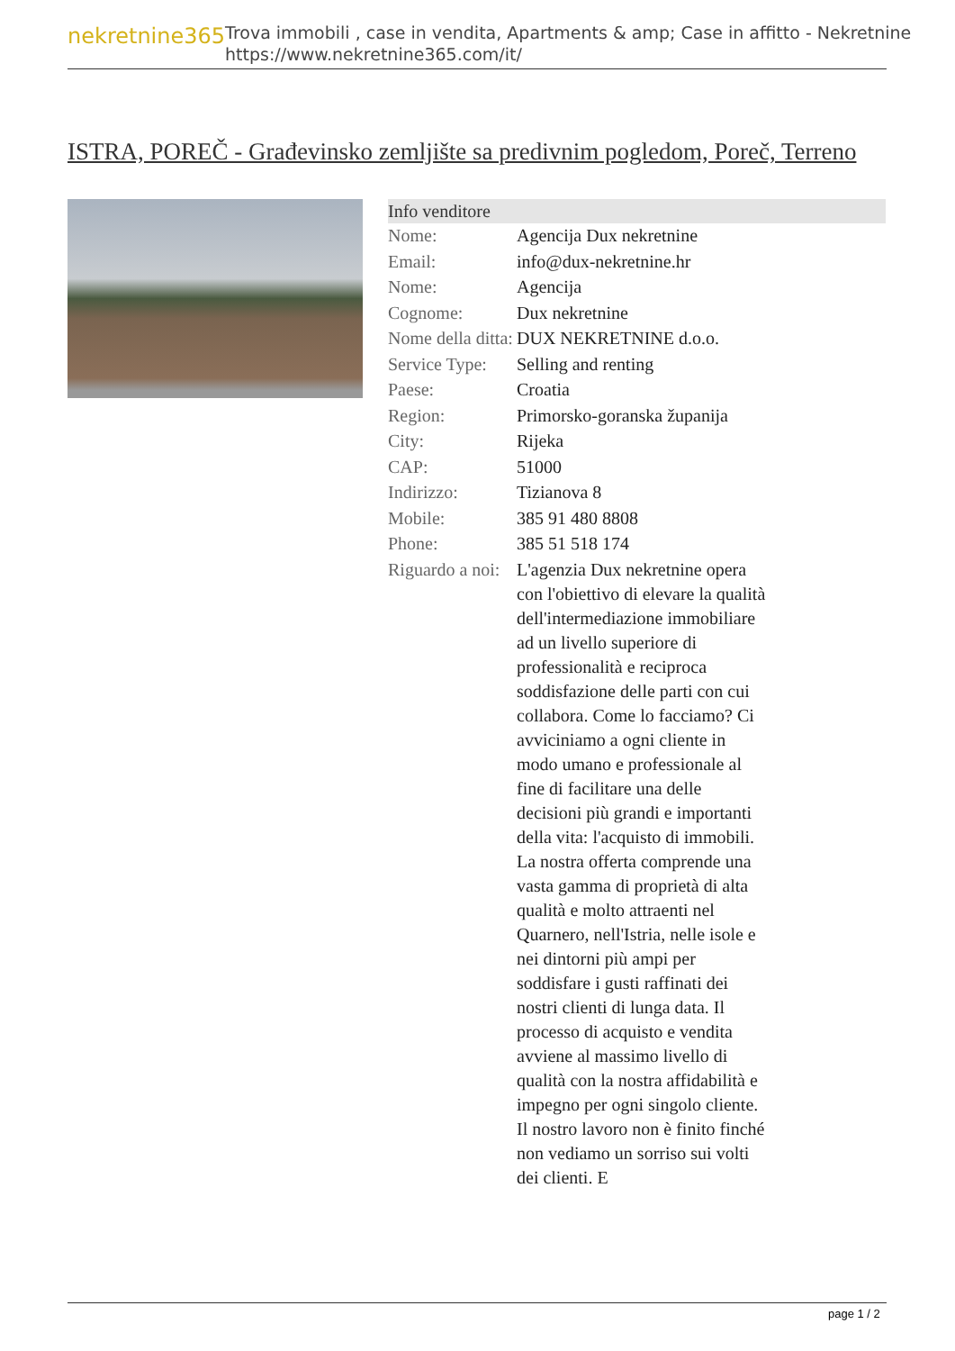nekretnine365
Trova immobili , case in vendita, Apartments & amp; Case in affitto - Nekretnine
https://www.nekretnine365.com/it/
ISTRA, POREČ - Građevinsko zemljište sa predivnim pogledom, Poreč, Terreno
| Info venditore | | |
| --- | --- | --- |
| Nome: | Agencija Dux nekretnine | |
| Email: | info@dux-nekretnine.hr | |
| Nome: | Agencija | |
| Cognome: | Dux nekretnine | |
| Nome della ditta: | DUX NEKRETNINE d.o.o. | |
| Service Type: | Selling and renting | |
| Paese: | Croatia | |
| Region: | Primorsko-goranska županija | |
| City: | Rijeka | |
| CAP: | 51000 | |
| Indirizzo: | Tizianova 8 | |
| Mobile: | 385 91 480 8808 | |
| Phone: | 385 51 518 174 | |
| Riguardo a noi: | L'agenzia Dux nekretnine opera con l'obiettivo di elevare la qualità dell'intermediazione immobiliare ad un livello superiore di professionalità e reciproca soddisfazione delle parti con cui collabora. Come lo facciamo? Ci avviciniamo a ogni cliente in modo umano e professionale al fine di facilitare una delle decisioni più grandi e importanti della vita: l'acquisto di immobili. La nostra offerta comprende una vasta gamma di proprietà di alta qualità e molto attraenti nel Quarnero, nell'Istria, nelle isole e nei dintorni più ampi per soddisfare i gusti raffinati dei nostri clienti di lunga data. Il processo di acquisto e vendita avviene al massimo livello di qualità con la nostra affidabilità e impegno per ogni singolo cliente. Il nostro lavoro non è finito finché non vediamo un sorriso sui volti dei clienti. E | |
page 1 / 2